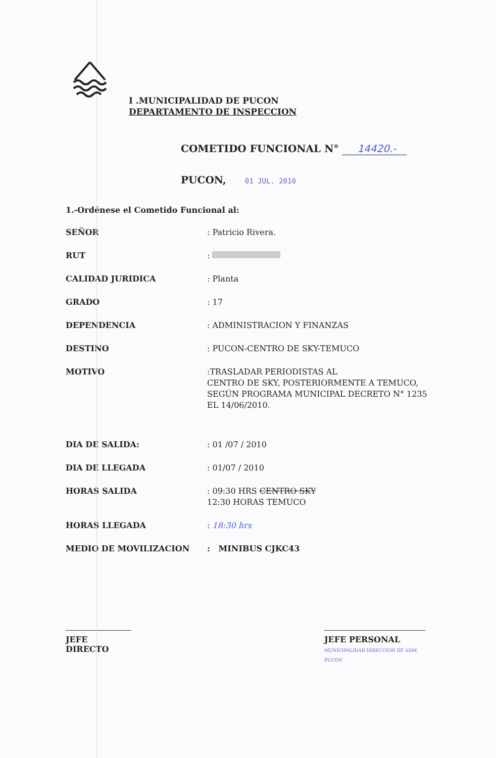I .MUNICIPALIDAD DE PUCON
DEPARTAMENTO DE INSPECCION
COMETIDO FUNCIONAL N° 14420.-
PUCON, 01 JUL. 2010
1.-Ordénese el Cometido Funcional al:
SEÑOR : Patricio Rivera.
RUT :
CALIDAD JURIDICA : Planta
GRADO : 17
DEPENDENCIA : ADMINISTRACION Y FINANZAS
DESTINO : PUCON-CENTRO DE SKY-TEMUCO
MOTIVO :TRASLADAR PERIODISTAS AL
CENTRO DE SKY, POSTERIORMENTE A TEMUCO, SEGÚN PROGRAMA MUNICIPAL DECRETO N° 1235 EL 14/06/2010.
DIA DE SALIDA: : 01 /07 / 2010
DIA DE LLEGADA : 01/07 / 2010
HORAS SALIDA : 09:30 HRS CENTRO SKY
12:30 HORAS TEMUCO
HORAS LLEGADA : 18:30 hrs
MEDIO DE MOVILIZACION : MINIBUS CJKC43
JEFE DIRECTO JEFE PERSONAL MUNICIPALIDAD DIRECCION DE ADM. PUCON